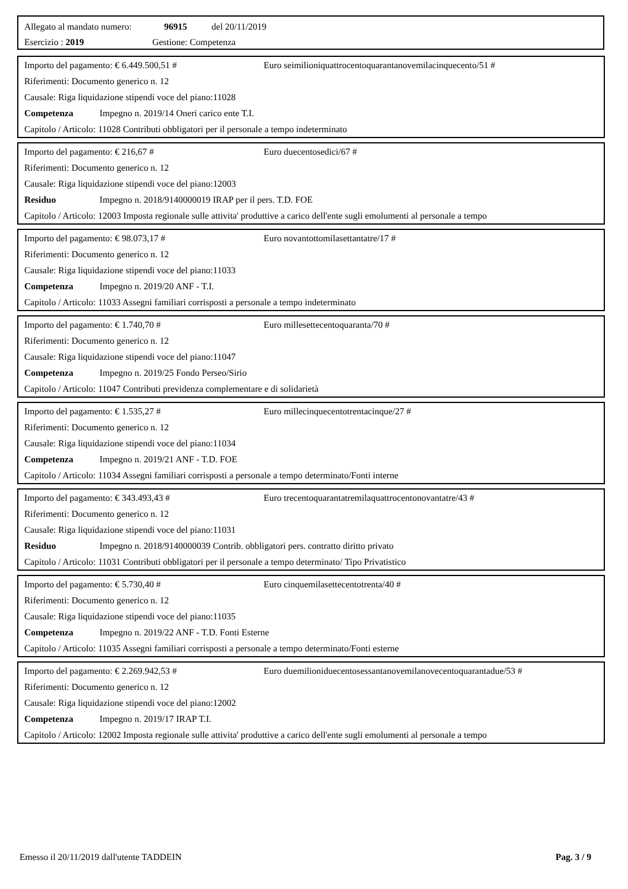Allegato al mandato numero: 96915 del 20/11/2019
Esercizio : 2019 Gestione: Competenza
Importo del pagamento: € 6.449.500,51 # Euro seimilioniquattrocentoquarantanovemilacinquecento/51 #
Riferimenti: Documento generico n. 12
Causale: Riga liquidazione stipendi voce del piano:11028
Competenza Impegno n. 2019/14 Oneri carico ente T.I.
Capitolo / Articolo: 11028 Contributi obbligatori per il personale a tempo indeterminato
Importo del pagamento: € 216,67 # Euro duecentosedici/67 #
Riferimenti: Documento generico n. 12
Causale: Riga liquidazione stipendi voce del piano:12003
Residuo Impegno n. 2018/9140000019 IRAP per il pers. T.D. FOE
Capitolo / Articolo: 12003 Imposta regionale sulle attivita' produttive a carico dell'ente sugli emolumenti al personale a tempo
Importo del pagamento: € 98.073,17 # Euro novantottomilasettantatre/17 #
Riferimenti: Documento generico n. 12
Causale: Riga liquidazione stipendi voce del piano:11033
Competenza Impegno n. 2019/20 ANF - T.I.
Capitolo / Articolo: 11033 Assegni familiari corrisposti a personale a tempo indeterminato
Importo del pagamento: € 1.740,70 # Euro millesettecentoquaranta/70 #
Riferimenti: Documento generico n. 12
Causale: Riga liquidazione stipendi voce del piano:11047
Competenza Impegno n. 2019/25 Fondo Perseo/Sirio
Capitolo / Articolo: 11047 Contributi previdenza complementare e di solidarietà
Importo del pagamento: € 1.535,27 # Euro millecinquecentotrentacinque/27 #
Riferimenti: Documento generico n. 12
Causale: Riga liquidazione stipendi voce del piano:11034
Competenza Impegno n. 2019/21 ANF - T.D. FOE
Capitolo / Articolo: 11034 Assegni familiari corrisposti a personale a tempo determinato/Fonti interne
Importo del pagamento: € 343.493,43 # Euro trecentoquarantatremilaquattrocentonovantatre/43 #
Riferimenti: Documento generico n. 12
Causale: Riga liquidazione stipendi voce del piano:11031
Residuo Impegno n. 2018/9140000039 Contrib. obbligatori pers. contratto diritto privato
Capitolo / Articolo: 11031 Contributi obbligatori per il personale a tempo determinato/ Tipo Privatistico
Importo del pagamento: € 5.730,40 # Euro cinquemilasettecentotrenta/40 #
Riferimenti: Documento generico n. 12
Causale: Riga liquidazione stipendi voce del piano:11035
Competenza Impegno n. 2019/22 ANF - T.D. Fonti Esterne
Capitolo / Articolo: 11035 Assegni familiari corrisposti a personale a tempo determinato/Fonti esterne
Importo del pagamento: € 2.269.942,53 # Euro duemilioniduecentosessantanovemilanovecentoquarantadue/53 #
Riferimenti: Documento generico n. 12
Causale: Riga liquidazione stipendi voce del piano:12002
Competenza Impegno n. 2019/17 IRAP T.I.
Capitolo / Articolo: 12002 Imposta regionale sulle attivita' produttive a carico dell'ente sugli emolumenti al personale a tempo
Emesso il 20/11/2019 dall'utente TADDEIN Pag. 3 / 9